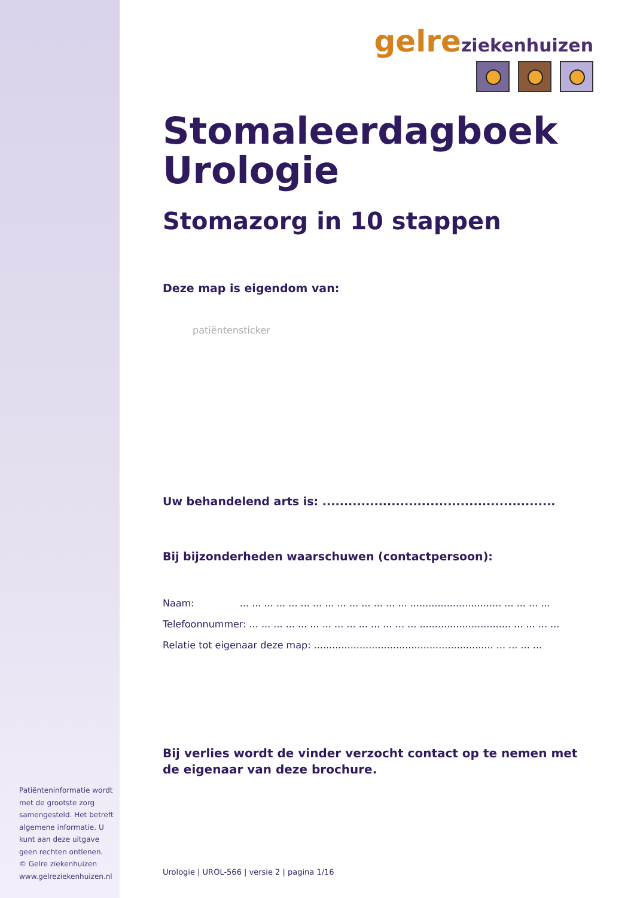gelre ziekenhuizen
Stomaleerdagboek
Urologie
Stomazorg in 10 stappen
Deze map is eigendom van:
patiëntensticker
Uw behandelend arts is: ......................................................
Bij bijzonderheden waarschuwen (contactpersoon):
Naam: ... ... ... ... ... ... ... ... ... ... ... ... ... ... .............................. ... ... ... ...
Telefoonnummer: ... ... ... ... ... ... ... ... ... ... ... ... ... ... .............................. ... ... ... ...
Relatie tot eigenaar deze map: ........................................................... ... ... ... ...
Bij verlies wordt de vinder verzocht contact op te nemen met de eigenaar van deze brochure.
Urologie | UROL-566 | versie 2 | pagina 1/16
Patiënteninformatie wordt met de grootste zorg samengesteld. Het betreft algemene informatie. U kunt aan deze uitgave geen rechten ontlenen.
© Gelre ziekenhuizen
www.gelreziekenhuizen.nl